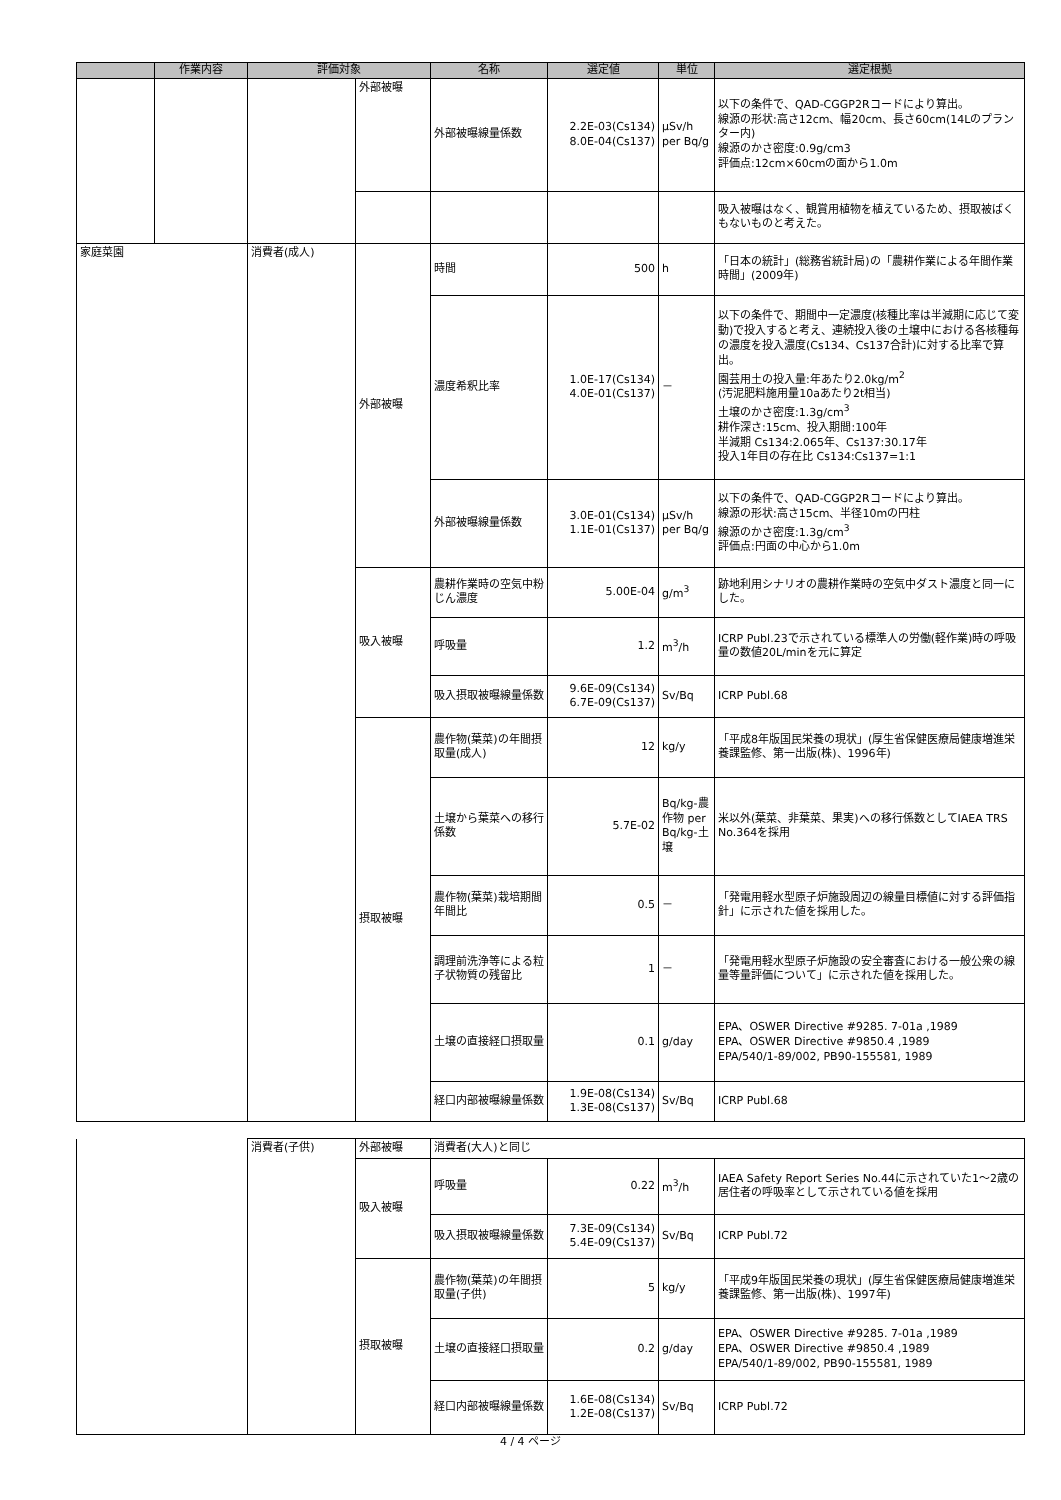| | 作業内容 | 評価対象 | | 名称 | 選定値 | 単位 | 選定根拠 |
| --- | --- | --- | --- | --- | --- | --- | --- |
| | | | 外部被曝 | 外部被曝線量係数 | 2.2E-03(Cs134) 8.0E-04(Cs137) | μSv/h per Bq/g | 以下の条件で、QAD-CGGP2Rコードにより算出。 線源の形状:高さ12cm、幅20cm、長さ60cm(14Lのプランター内) 線源のかさ密度:0.9g/cm3 評価点:12cm×60cmの面から1.0m |
| | | | | | | | 吸入被曝はなく、観賞用植物を植えているため、摂取被ばくもないものと考えた。 |
| 家庭菜園 | | 消費者(成人) | 外部被曝 | 時間 | 500 | h | 「日本の統計」(総務省統計局)の「農耕作業による年間作業時間」(2009年) |
| | | | | 濃度希釈比率 | 1.0E-17(Cs134) 4.0E-01(Cs137) | － | 以下の条件で、期間中一定濃度(核種比率は半減期に応じて変動)で投入すると考え、連続投入後の土壌中における各核種毎の濃度を投入濃度(Cs134、Cs137合計)に対する比率で算出。 園芸用土の投入量:年あたり2.0kg/m<sup>2</sup> (汚泥肥料施用量10aあたり2t相当) 土壌のかさ密度:1.3g/cm<sup>3</sup> 耕作深さ:15cm、投入期間:100年 半減期 Cs134:2.065年、Cs137:30.17年 投入1年目の存在比 Cs134:Cs137=1:1 |
| | | | | 外部被曝線量係数 | 3.0E-01(Cs134) 1.1E-01(Cs137) | μSv/h per Bq/g | 以下の条件で、QAD-CGGP2Rコードにより算出。 線源の形状:高さ15cm、半径10mの円柱 線源のかさ密度:1.3g/cm<sup>3</sup> 評価点:円面の中心から1.0m |
| | | | 吸入被曝 | 農耕作業時の空気中粉じん濃度 | 5.00E-04 | g/m<sup>3</sup> | 跡地利用シナリオの農耕作業時の空気中ダスト濃度と同一にした。 |
| | | | | 呼吸量 | 1.2 | m<sup>3</sup>/h | ICRP Publ.23で示されている標準人の労働(軽作業)時の呼吸量の数値20L/minを元に算定 |
| | | | | 吸入摂取被曝線量係数 | 9.6E-09(Cs134) 6.7E-09(Cs137) | Sv/Bq | ICRP Publ.68 |
| | | | 摂取被曝 | 農作物(葉菜)の年間摂取量(成人) | 12 | kg/y | 「平成8年版国民栄養の現状」(厚生省保健医療局健康増進栄養課監修、第一出版(株)、1996年) |
| | | | | 土壌から葉菜への移行係数 | 5.7E-02 | Bq/kg-農作物 per Bq/kg-土壌 | 米以外(葉菜、非葉菜、果実)への移行係数としてIAEA TRS No.364を採用 |
| | | | | 農作物(葉菜)栽培期間年間比 | 0.5 | － | 「発電用軽水型原子炉施設周辺の線量目標値に対する評価指針」に示された値を採用した。 |
| | | | | 調理前洗浄等による粒子状物質の残留比 | 1 | － | 「発電用軽水型原子炉施設の安全審査における一般公衆の線量等量評価について」に示された値を採用した。 |
| | | | | 土壌の直接経口摂取量 | 0.1 | g/day | EPA、OSWER Directive #9285. 7-01a ,1989 EPA、OSWER Directive #9850.4 ,1989 EPA/540/1-89/002, PB90-155581, 1989 |
| | | | | 経口内部被曝線量係数 | 1.9E-08(Cs134) 1.3E-08(Cs137) | Sv/Bq | ICRP Publ.68 |
| | 消費者(子供) | 外部被曝 | 消費者(大人)と同じ | | | |
| | | 吸入被曝 | 呼吸量 | 0.22 | m<sup>3</sup>/h | IAEA Safety Report Series No.44に示されていた1～2歳の居住者の呼吸率として示されている値を採用 |
| | | | 吸入摂取被曝線量係数 | 7.3E-09(Cs134) 5.4E-09(Cs137) | Sv/Bq | ICRP Publ.72 |
| | | 摂取被曝 | 農作物(葉菜)の年間摂取量(子供) | 5 | kg/y | 「平成9年版国民栄養の現状」(厚生省保健医療局健康増進栄養課監修、第一出版(株)、1997年) |
| | | | 土壌の直接経口摂取量 | 0.2 | g/day | EPA、OSWER Directive #9285. 7-01a ,1989 EPA、OSWER Directive #9850.4 ,1989 EPA/540/1-89/002, PB90-155581, 1989 |
| | | | 経口内部被曝線量係数 | 1.6E-08(Cs134) 1.2E-08(Cs137) | Sv/Bq | ICRP Publ.72 |
4 / 4 ページ